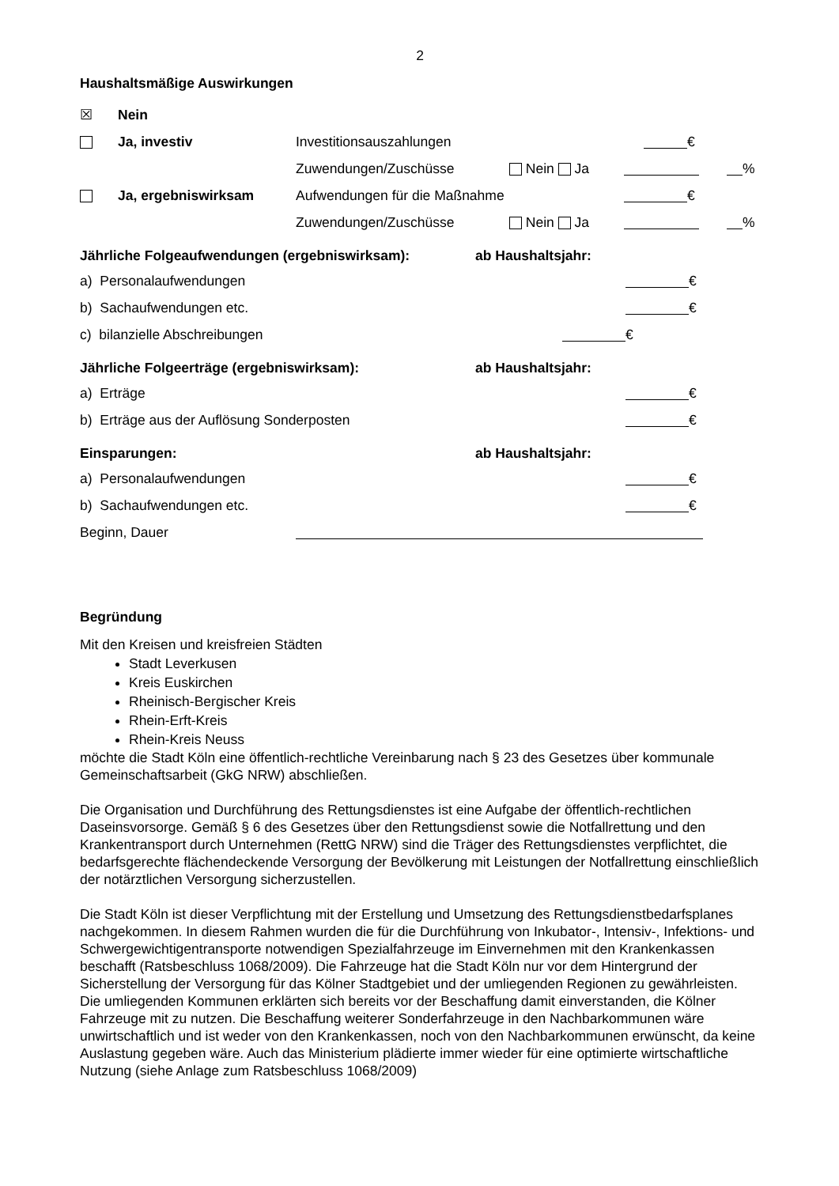2
Haushaltsmäßige Auswirkungen
☒ Nein
Ja, investiv Investitionsauszahlungen €
Zuwendungen/Zuschüsse Nein Ja %
Ja, ergebniswirksam Aufwendungen für die Maßnahme €
Zuwendungen/Zuschüsse Nein Ja %
Jährliche Folgeaufwendungen (ergebniswirksam): ab Haushaltsjahr:
a) Personalaufwendungen €
b) Sachaufwendungen etc. €
c) bilanzielle Abschreibungen €
Jährliche Folgeerträge (ergebniswirksam): ab Haushaltsjahr:
a) Erträge €
b) Erträge aus der Auflösung Sonderposten €
Einsparungen: ab Haushaltsjahr:
a) Personalaufwendungen €
b) Sachaufwendungen etc. €
Beginn, Dauer
Begründung
Mit den Kreisen und kreisfreien Städten
Stadt Leverkusen
Kreis Euskirchen
Rheinisch-Bergischer Kreis
Rhein-Erft-Kreis
Rhein-Kreis Neuss
möchte die Stadt Köln eine öffentlich-rechtliche Vereinbarung nach § 23 des Gesetzes über kommunale Gemeinschaftsarbeit (GkG NRW) abschließen.
Die Organisation und Durchführung des Rettungsdienstes ist eine Aufgabe der öffentlich-rechtlichen Daseinsvorsorge. Gemäß § 6 des Gesetzes über den Rettungsdienst sowie die Notfallrettung und den Krankentransport durch Unternehmen (RettG NRW) sind die Träger des Rettungsdienstes verpflichtet, die bedarfsgerechte flächendeckende Versorgung der Bevölkerung mit Leistungen der Notfallrettung einschließlich der notärztlichen Versorgung sicherzustellen.
Die Stadt Köln ist dieser Verpflichtung mit der Erstellung und Umsetzung des Rettungsdienstbedarfsplanes nachgekommen. In diesem Rahmen wurden die für die Durchführung von Inkubator-, Intensiv-, Infektions- und Schwergewichtigentransporte notwendigen Spezialfahrzeuge im Einvernehmen mit den Krankenkassen beschafft (Ratsbeschluss 1068/2009). Die Fahrzeuge hat die Stadt Köln nur vor dem Hintergrund der Sicherstellung der Versorgung für das Kölner Stadtgebiet und der umliegenden Regionen zu gewährleisten. Die umliegenden Kommunen erklärten sich bereits vor der Beschaffung damit einverstanden, die Kölner Fahrzeuge mit zu nutzen. Die Beschaffung weiterer Sonderfahrzeuge in den Nachbarkommunen wäre unwirtschaftlich und ist weder von den Krankenkassen, noch von den Nachbarkommunen erwünscht, da keine Auslastung gegeben wäre. Auch das Ministerium plädierte immer wieder für eine optimierte wirtschaftliche Nutzung (siehe Anlage zum Ratsbeschluss 1068/2009)